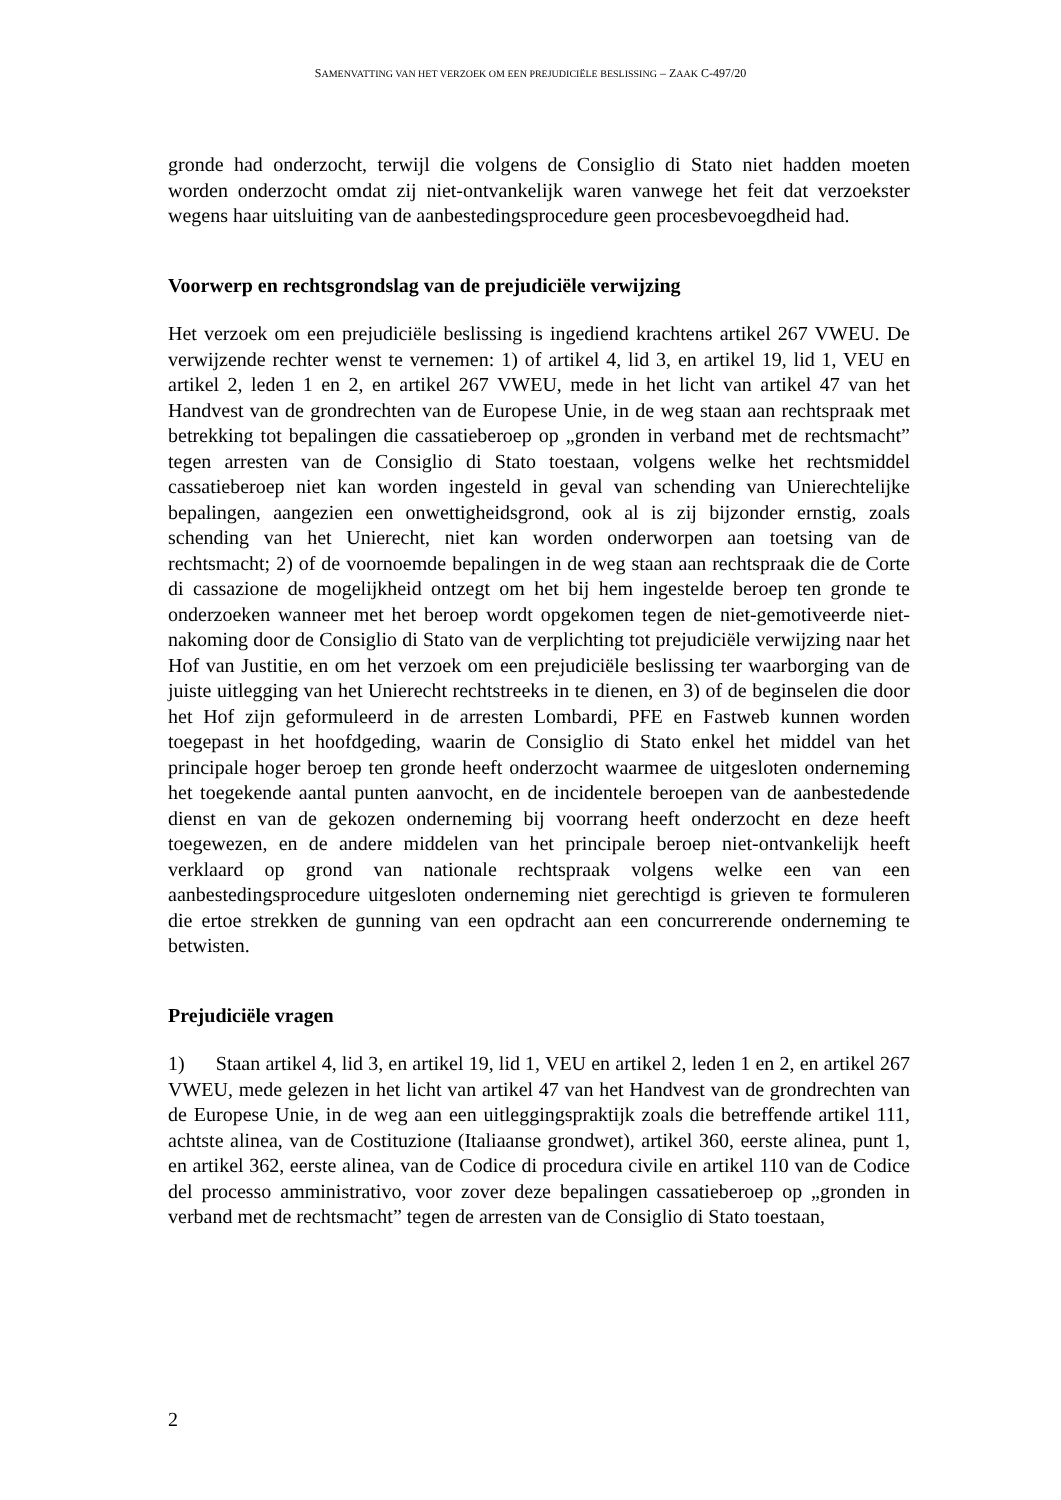SAMENVATTING VAN HET VERZOEK OM EEN PREJUDICIËLE BESLISSING – ZAAK C-497/20
gronde had onderzocht, terwijl die volgens de Consiglio di Stato niet hadden moeten worden onderzocht omdat zij niet-ontvankelijk waren vanwege het feit dat verzoekster wegens haar uitsluiting van de aanbestedingsprocedure geen procesbevoegdheid had.
Voorwerp en rechtsgrondslag van de prejudiciële verwijzing
Het verzoek om een prejudiciële beslissing is ingediend krachtens artikel 267 VWEU. De verwijzende rechter wenst te vernemen: 1) of artikel 4, lid 3, en artikel 19, lid 1, VEU en artikel 2, leden 1 en 2, en artikel 267 VWEU, mede in het licht van artikel 47 van het Handvest van de grondrechten van de Europese Unie, in de weg staan aan rechtspraak met betrekking tot bepalingen die cassatieberoep op „gronden in verband met de rechtsmacht” tegen arresten van de Consiglio di Stato toestaan, volgens welke het rechtsmiddel cassatieberoep niet kan worden ingesteld in geval van schending van Unierechtelijke bepalingen, aangezien een onwettigheidsgrond, ook al is zij bijzonder ernstig, zoals schending van het Unierecht, niet kan worden onderworpen aan toetsing van de rechtsmacht; 2) of de voornoemde bepalingen in de weg staan aan rechtspraak die de Corte di cassazione de mogelijkheid ontzegt om het bij hem ingestelde beroep ten gronde te onderzoeken wanneer met het beroep wordt opgekomen tegen de niet-gemotiveerde niet-nakoming door de Consiglio di Stato van de verplichting tot prejudiciële verwijzing naar het Hof van Justitie, en om het verzoek om een prejudiciële beslissing ter waarborging van de juiste uitlegging van het Unierecht rechtstreeks in te dienen, en 3) of de beginselen die door het Hof zijn geformuleerd in de arresten Lombardi, PFE en Fastweb kunnen worden toegepast in het hoofdgeding, waarin de Consiglio di Stato enkel het middel van het principale hoger beroep ten gronde heeft onderzocht waarmee de uitgesloten onderneming het toegekende aantal punten aanvocht, en de incidentele beroepen van de aanbestedende dienst en van de gekozen onderneming bij voorrang heeft onderzocht en deze heeft toegewezen, en de andere middelen van het principale beroep niet-ontvankelijk heeft verklaard op grond van nationale rechtspraak volgens welke een van een aanbestedingsprocedure uitgesloten onderneming niet gerechtigd is grieven te formuleren die ertoe strekken de gunning van een opdracht aan een concurrerende onderneming te betwisten.
Prejudiciële vragen
1) Staan artikel 4, lid 3, en artikel 19, lid 1, VEU en artikel 2, leden 1 en 2, en artikel 267 VWEU, mede gelezen in het licht van artikel 47 van het Handvest van de grondrechten van de Europese Unie, in de weg aan een uitleggingspraktijk zoals die betreffende artikel 111, achtste alinea, van de Costituzione (Italiaanse grondwet), artikel 360, eerste alinea, punt 1, en artikel 362, eerste alinea, van de Codice di procedura civile en artikel 110 van de Codice del processo amministrativo, voor zover deze bepalingen cassatieberoep op „gronden in verband met de rechtsmacht” tegen de arresten van de Consiglio di Stato toestaan,
2